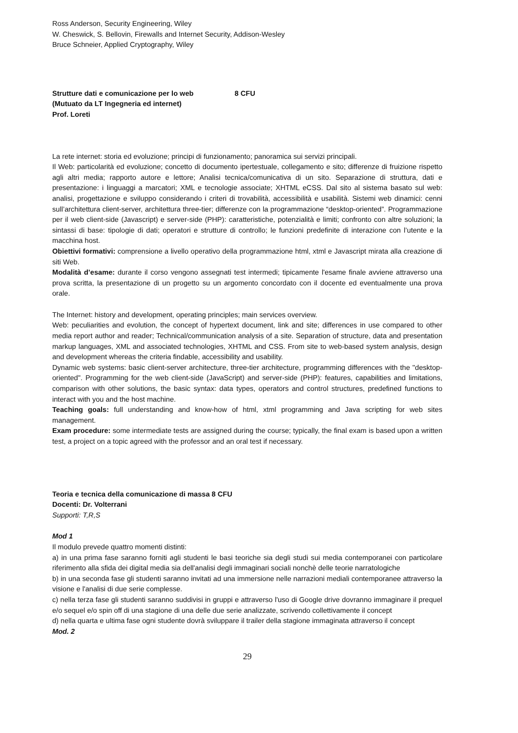Ross Anderson, Security Engineering, Wiley
W. Cheswick, S. Bellovin, Firewalls and Internet Security, Addison-Wesley
Bruce Schneier, Applied Cryptography, Wiley
Strutture dati e comunicazione per lo web 8 CFU
(Mutuato da LT Ingegneria ed internet)
Prof. Loreti
La rete internet: storia ed evoluzione; principi di funzionamento; panoramica sui servizi principali.
Il Web: particolarità ed evoluzione; concetto di documento ipertestuale, collegamento e sito; differenze di fruizione rispetto agli altri media; rapporto autore e lettore; Analisi tecnica/comunicativa di un sito. Separazione di struttura, dati e presentazione: i linguaggi a marcatori; XML e tecnologie associate; XHTML eCSS. Dal sito al sistema basato sul web: analisi, progettazione e sviluppo considerando i criteri di trovabilità, accessibilità e usabilità. Sistemi web dinamici: cenni sull’architettura client-server, architettura three-tier; differenze con la programmazione “desktop-oriented”. Programmazione per il web client-side (Javascript) e server-side (PHP): caratteristiche, potenzialità e limiti; confronto con altre soluzioni; la sintassi di base: tipologie di dati; operatori e strutture di controllo; le funzioni predefinite di interazione con l’utente e la macchina host.
Obiettivi formativi: comprensione a livello operativo della programmazione html, xtml e Javascript mirata alla creazione di siti Web.
Modalità d’esame: durante il corso vengono assegnati test intermedi; tipicamente l'esame finale avviene attraverso una prova scritta, la presentazione di un progetto su un argomento concordato con il docente ed eventualmente una prova orale.
The Internet: history and development, operating principles; main services overview.
Web: peculiarities and evolution, the concept of hypertext document, link and site; differences in use compared to other media report author and reader; Technical/communication analysis of a site. Separation of structure, data and presentation markup languages, XML and associated technologies, XHTML and CSS. From site to web-based system analysis, design and development whereas the criteria findable, accessibility and usability.
Dynamic web systems: basic client-server architecture, three-tier architecture, programming differences with the "desktop-oriented". Programming for the web client-side (JavaScript) and server-side (PHP): features, capabilities and limitations, comparison with other solutions, the basic syntax: data types, operators and control structures, predefined functions to interact with you and the host machine.
Teaching goals: full understanding and know-how of html, xtml programming and Java scripting for web sites management.
Exam procedure: some intermediate tests are assigned during the course; typically, the final exam is based upon a written test, a project on a topic agreed with the professor and an oral test if necessary.
Teoria e tecnica della comunicazione di massa 8 CFU
Docenti: Dr. Volterrani
Supporti: T,R,S
Mod 1
Il modulo prevede quattro momenti distinti:
a) in una prima fase saranno forniti agli studenti le basi teoriche sia degli studi sui media contemporanei con particolare riferimento alla sfida dei digital media sia dell'analisi degli immaginari sociali nonchè delle teorie narratologiche
b) in una seconda fase gli studenti saranno invitati ad una immersione nelle narrazioni mediali contemporanee attraverso la visione e l'analisi di due serie complesse.
c) nella terza fase gli studenti saranno suddivisi in gruppi e attraverso l'uso di Google drive dovranno immaginare il prequel e/o sequel e/o spin off di una stagione di una delle due serie analizzate, scrivendo collettivamente il concept
d) nella quarta e ultima fase ogni studente dovrà sviluppare il trailer della stagione immaginata attraverso il concept
Mod. 2
29